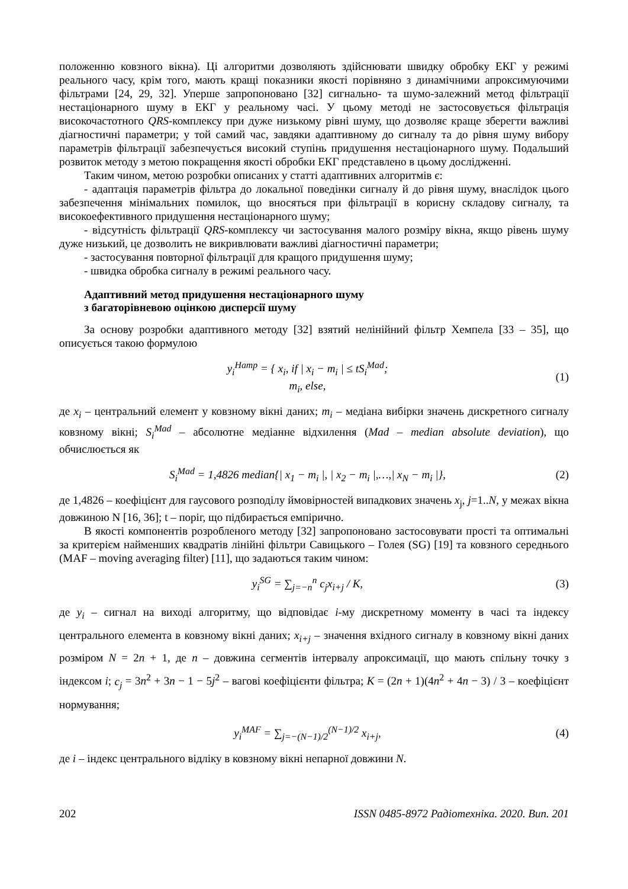положенню ковзного вікна). Ці алгоритми дозволяють здійснювати швидку обробку ЕКГ у режимі реального часу, крім того, мають кращі показники якості порівняно з динамічними апроксимуючими фільтрами [24, 29, 32]. Уперше запропоновано [32] сигнально- та шумо-залежний метод фільтрації нестаціонарного шуму в ЕКГ у реальному часі. У цьому методі не застосовується фільтрація високочастотного QRS-комплексу при дуже низькому рівні шуму, що дозволяє краще зберегти важливі діагностичні параметри; у той самий час, завдяки адаптивному до сигналу та до рівня шуму вибору параметрів фільтрації забезпечується високий ступінь придушення нестаціонарного шуму. Подальший розвиток методу з метою покращення якості обробки ЕКГ представлено в цьому дослідженні.
Таким чином, метою розробки описаних у статті адаптивних алгоритмів є:
- адаптація параметрів фільтра до локальної поведінки сигналу й до рівня шуму, внаслідок цього забезпечення мінімальних помилок, що вносяться при фільтрації в корисну складову сигналу, та високоефективного придушення нестаціонарного шуму;
- відсутність фільтрації QRS-комплексу чи застосування малого розміру вікна, якщо рівень шуму дуже низький, це дозволить не викривлювати важливі діагностичні параметри;
- застосування повторної фільтрації для кращого придушення шуму;
- швидка обробка сигналу в режимі реального часу.
Адаптивний метод придушення нестаціонарного шуму
з багаторівневою оцінкою дисперсії шуму
За основу розробки адаптивного методу [32] взятий нелінійний фільтр Хемпела [33 – 35], що описується такою формулою
y<sub>i</sub><sup>Hamp</sup> = { x<sub>i</sub>, if | x<sub>i</sub> − m<sub>i</sub> | ≤ tS<sub>i</sub><sup>Mad</sup>;
m<sub>i</sub>, else,
(1)
де x<sub>i</sub> – центральний елемент у ковзному вікні даних; m<sub>i</sub> – медіана вибірки значень дискретного сигналу ковзному вікні; S<sub>i</sub><sup>Mad</sup> – абсолютне медіанне відхилення (Mad – median absolute deviation), що обчислюється як
S<sub>i</sub><sup>Mad</sup> = 1,4826 median{| x<sub>1</sub> − m<sub>i</sub> |, | x<sub>2</sub> − m<sub>i</sub> |,…,| x<sub>N</sub> − m<sub>i</sub> |},
(2)
де 1,4826 – коефіцієнт для гаусового розподілу ймовірностей випадкових значень x<sub>j</sub>, j=1..N, у межах вікна довжиною N [16, 36]; t – поріг, що підбирається емпірично.
В якості компонентів розробленого методу [32] запропоновано застосовувати прості та оптимальні за критерієм найменших квадратів лінійні фільтри Савицького – Голея (SG) [19] та ковзного середнього (MAF – moving averaging filter) [11], що задаються таким чином:
y<sub>i</sub><sup>SG</sup> = ∑<sub>j=−n</sub><sup>n</sup> c<sub>j</sub>x<sub>i+j</sub> / K, (3)
де y<sub>i</sub> – сигнал на виході алгоритму, що відповідає i-му дискретному моменту в часі та індексу центрального елемента в ковзному вікні даних; x<sub>i+j</sub> – значення вхідного сигналу в ковзному вікні даних розміром N = 2n + 1, де n – довжина сегментів інтервалу апроксимації, що мають спільну точку з індексом i; c<sub>j</sub> = 3n<sup>2</sup> + 3n − 1 − 5j<sup>2</sup> – вагові коефіцієнти фільтра; K = (2n + 1)(4n<sup>2</sup> + 4n − 3) / 3 – коефіцієнт нормування;
y<sub>i</sub><sup>MAF</sup> = ∑<sub>j=−(N−1)/2</sub><sup>(N−1)/2</sup> x<sub>i+j</sub>,
(4)
де i – індекс центрального відліку в ковзному вікні непарної довжини N.
202 ISSN 0485-8972 Радіотехніка. 2020. Вип. 201